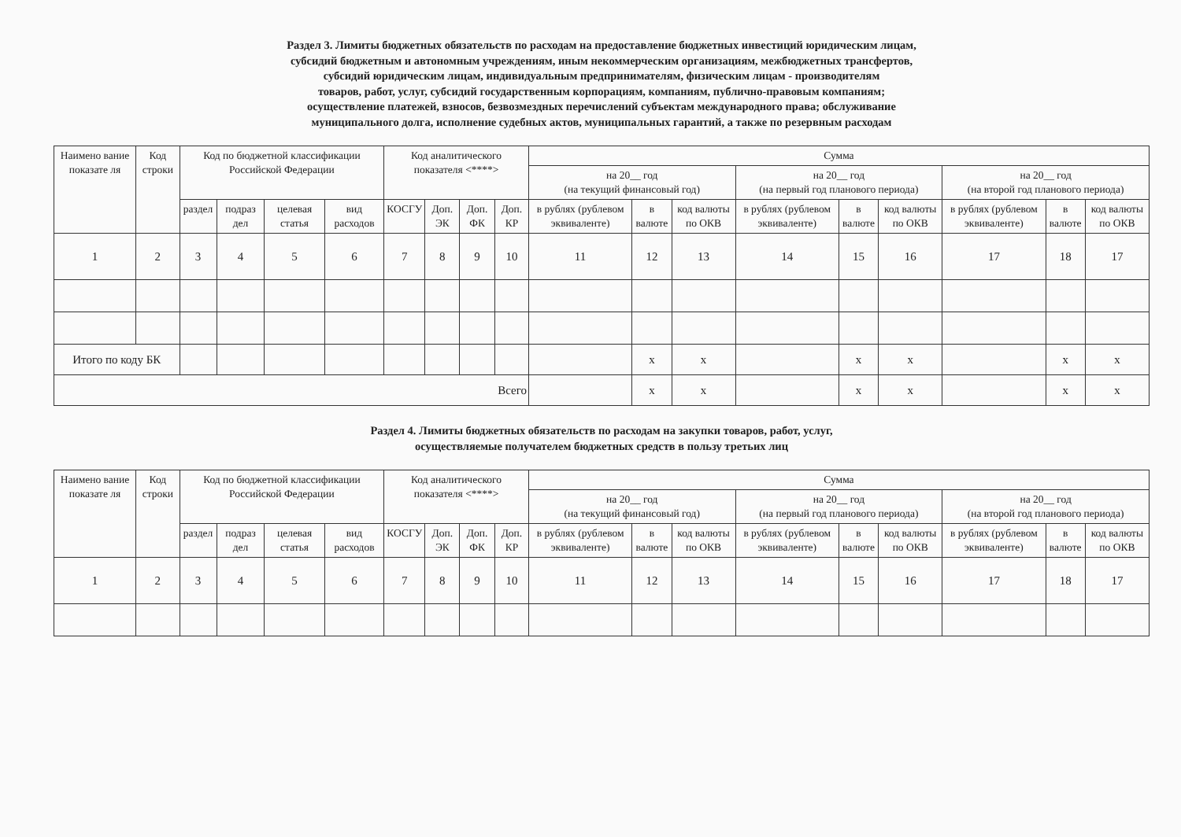Раздел 3. Лимиты бюджетных обязательств по расходам на предоставление бюджетных инвестиций юридическим лицам,
субсидий бюджетным и автономным учреждениям, иным некоммерческим организациям, межбюджетных трансфертов,
субсидий юридическим лицам, индивидуальным предпринимателям, физическим лицам - производителям
товаров, работ, услуг, субсидий государственным корпорациям, компаниям, публично-правовым компаниям;
осуществление платежей, взносов, безвозмездных перечислений субъектам международного права; обслуживание
муниципального долга, исполнение судебных актов, муниципальных гарантий, а также по резервным расходам
| Наимено вание показате ля | Код строки | Код по бюджетной классификации Российской Федерации | | | | Код аналитического показателя <****> | | | | Сумма | | | | | | | | |
| --- | --- | --- | --- | --- | --- | --- | --- | --- | --- | --- | --- | --- | --- | --- | --- | --- | --- | --- |
| | | | | | | | | | | на 20__ год (на текущий финансовый год) | | | на 20__ год (на первый год планового периода) | | | на 20__ год (на второй год планового периода) | | |
| | | раздел | подраз дел | целевая статья | вид расходов | КОСГУ | Доп. ЭК | Доп. ФК | Доп. КР | в рублях (рублевом эквиваленте) | в валюте | код валюты по ОКВ | в рублях (рублевом эквиваленте) | в валюте | код валюты по ОКВ | в рублях (рублевом эквиваленте) | в валюте | код валюты по ОКВ |
| 1 | 2 | 3 | 4 | 5 | 6 | 7 | 8 | 9 | 10 | 11 | 12 | 13 | 14 | 15 | 16 | 17 | 18 | 17 |
| Итого по коду БК | | | | | | | | | | | х | х | | х | х | | х | х |
| Всего | | | | | | | | | | | х | х | | х | х | | х | х |
Раздел 4. Лимиты бюджетных обязательств по расходам на закупки товаров, работ, услуг,
осуществляемые получателем бюджетных средств в пользу третьих лиц
| Наимено вание показате ля | Код строки | Код по бюджетной классификации Российской Федерации | | | | Код аналитического показателя <****> | | | | Сумма | | | | | | | | |
| --- | --- | --- | --- | --- | --- | --- | --- | --- | --- | --- | --- | --- | --- | --- | --- | --- | --- | --- |
| | | | | | | | | | | на 20__ год (на текущий финансовый год) | | | на 20__ год (на первый год планового периода) | | | на 20__ год (на второй год планового периода) | | |
| | | раздел | подраз дел | целевая статья | вид расходов | КОСГУ | Доп. ЭК | Доп. ФК | Доп. КР | в рублях (рублевом эквиваленте) | в валюте | код валюты по ОКВ | в рублях (рублевом эквиваленте) | в валюте | код валюты по ОКВ | в рублях (рублевом эквиваленте) | в валюте | код валюты по ОКВ |
| 1 | 2 | 3 | 4 | 5 | 6 | 7 | 8 | 9 | 10 | 11 | 12 | 13 | 14 | 15 | 16 | 17 | 18 | 17 |